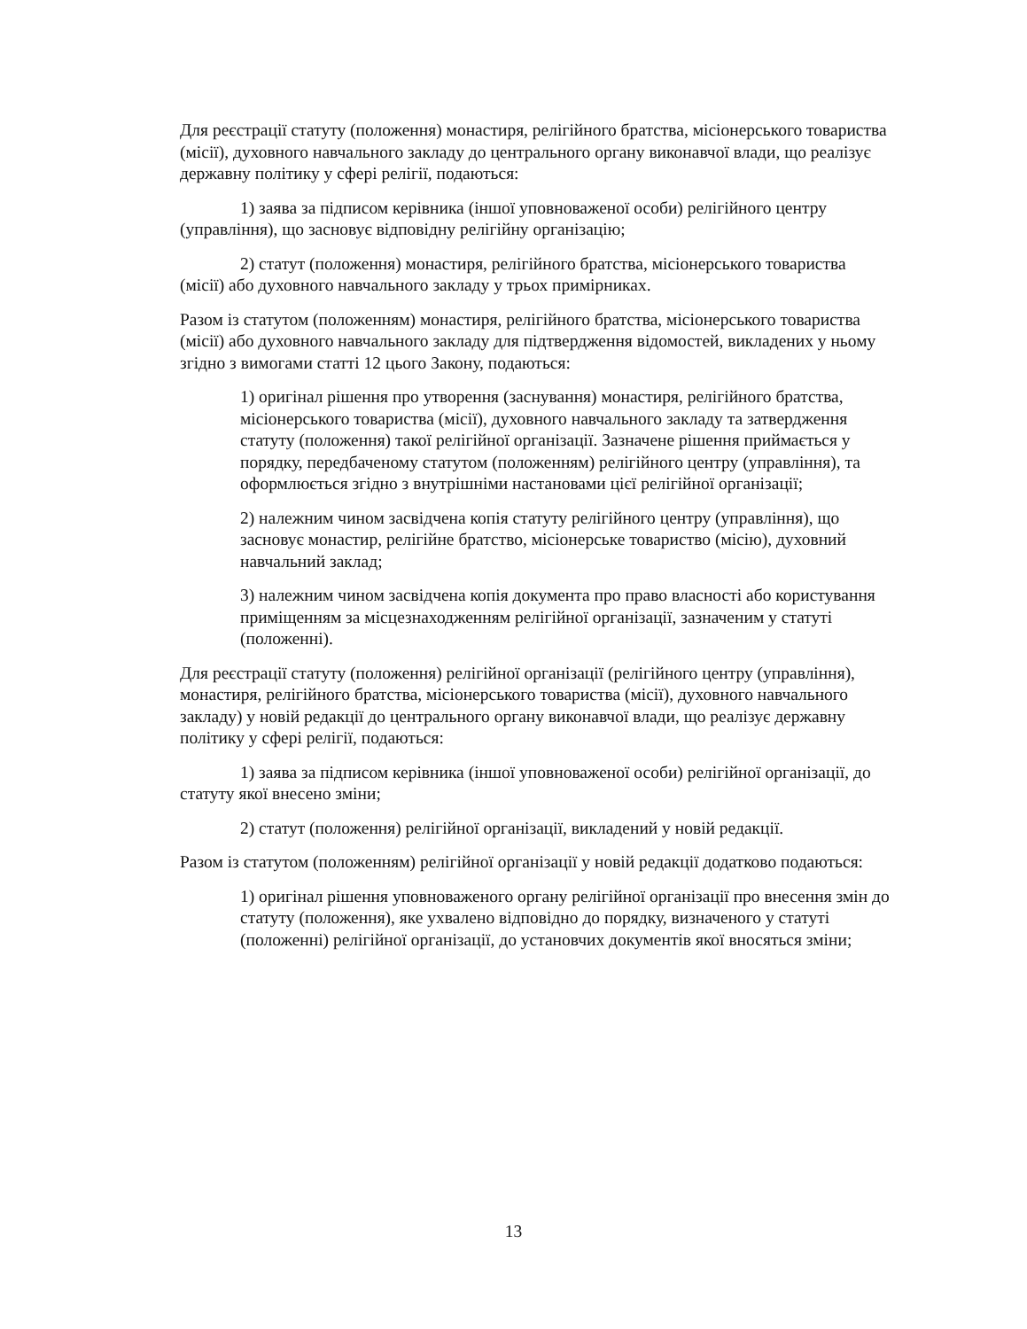Для реєстрації статуту (положення) монастиря, релігійного братства, місіонерського товариства (місії), духовного навчального закладу до центрального органу виконавчої влади, що реалізує державну політику у сфері релігії, подаються:
1) заява за підписом керівника (іншої уповноваженої особи) релігійного центру (управління), що засновує відповідну релігійну організацію;
2) статут (положення) монастиря, релігійного братства, місіонерського товариства (місії) або духовного навчального закладу у трьох примірниках.
Разом із статутом (положенням) монастиря, релігійного братства, місіонерського товариства (місії) або духовного навчального закладу для підтвердження відомостей, викладених у ньому згідно з вимогами статті 12 цього Закону, подаються:
1) оригінал рішення про утворення (заснування) монастиря, релігійного братства, місіонерського товариства (місії), духовного навчального закладу та затвердження статуту (положення) такої релігійної організації. Зазначене рішення приймається у порядку, передбаченому статутом (положенням) релігійного центру (управління), та оформлюється згідно з внутрішніми настановами цієї релігійної організації;
2) належним чином засвідчена копія статуту релігійного центру (управління), що засновує монастир, релігійне братство, місіонерське товариство (місію), духовний навчальний заклад;
3) належним чином засвідчена копія документа про право власності або користування приміщенням за місцезнаходженням релігійної організації, зазначеним у статуті (положенні).
Для реєстрації статуту (положення) релігійної організації (релігійного центру (управління), монастиря, релігійного братства, місіонерського товариства (місії), духовного навчального закладу) у новій редакції до центрального органу виконавчої влади, що реалізує державну політику у сфері релігії, подаються:
1) заява за підписом керівника (іншої уповноваженої особи) релігійної організації, до статуту якої внесено зміни;
2) статут (положення) релігійної організації, викладений у новій редакції.
Разом із статутом (положенням) релігійної організації у новій редакції додатково подаються:
1) оригінал рішення уповноваженого органу релігійної організації про внесення змін до статуту (положення), яке ухвалено відповідно до порядку, визначеного у статуті (положенні) релігійної організації, до установчих документів якої вносяться зміни;
13